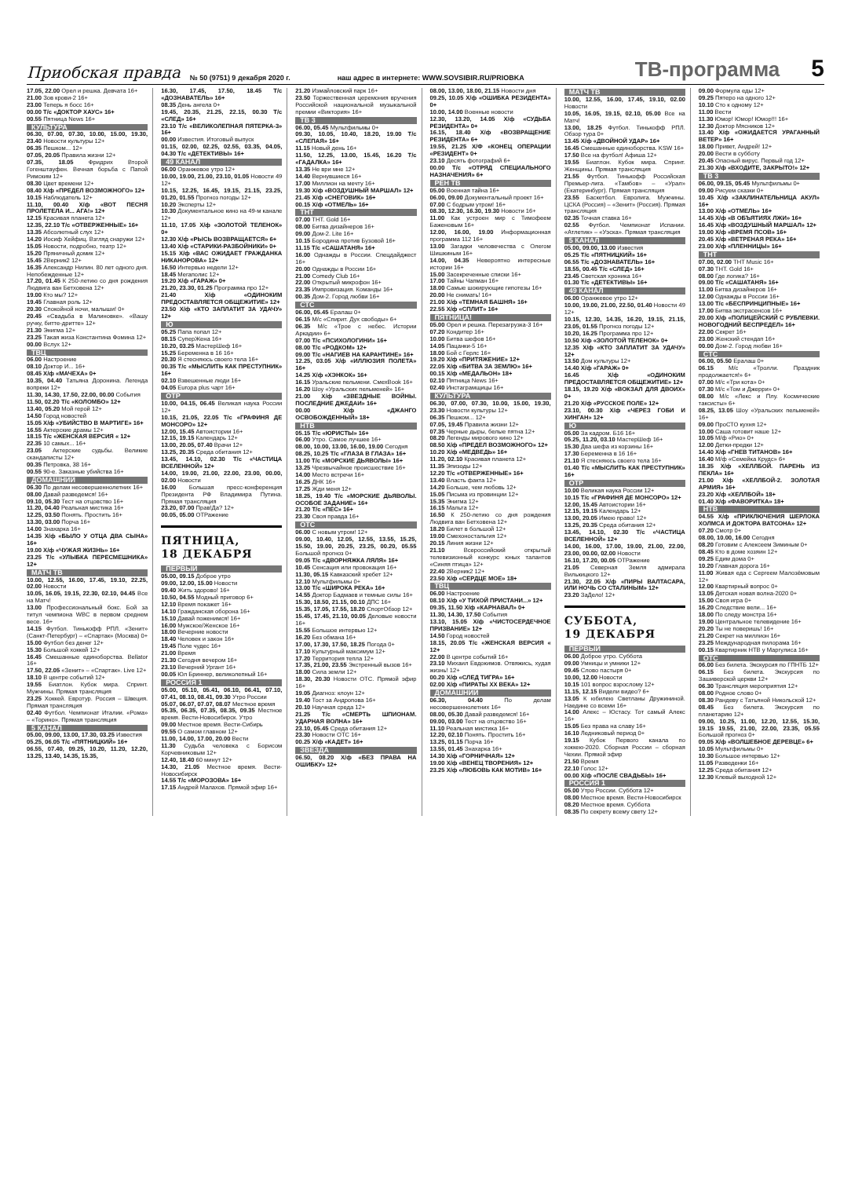Приобская правда № 50 (9751) 9 декабря 2020 г. наш адрес в интернете: WWW.SOVSIBIR.RU/PRIOBKA ТВ-программа 5
17.05, 22.00 Орел и решка. Девчата 16+
21.00 Зов крови-2 16+
23.00 Теперь я босс 16+
00.00 Т/с «ДОКТОР ХАУС» 16+
00.55 Пятница News 16+
КУЛЬТУРА
06.30, 07.00, 07.30, 10.00, 15.00, 19.30, 23.40 Новости культуры 12+
06.35 Пешком... 12+
07.05, 20.05 Правила жизни 12+
07.35, 18.05 Фридрих Второй Гогенштауфен. Вечная борьба с Папой Римским 12+
08.30 Цвет времени 12+
08.40 Х/ф «ПРЕДЕЛ ВОЗМОЖНОГО» 12+
10.15 Наблюдатель 12+
11.10, 00.40 Х/ф «ВОТ ПЕСНЯ ПРОЛЕТЕЛА И... АГА!» 12+
12.15 Красивая планета 12+
12.35, 22.10 Т/с «ОТВЕРЖЕННЫЕ» 16+
13.35 Абсолютный слух 12+
14.20 Иосиф Хейфиц. Взгляд снаружи 12+
15.05 Новости, подробно, театр 12+
15.20 Пряничный домик 12+
15.45 2Верник2 12+
16.35 Александр Нилин. 80 лет одного дня. Непобежденные 12+
17.20, 01.45 К 250-летию со дня рождения Людвига ван Бетховена 12+
19.00 Кто мы? 12+
19.45 Главная роль 12+
20.30 Спокойной ночи, малыши! 0+
20.45 «Свадьба в Малиновке». «Вашу ручку, битте-дритте» 12+
21.30 Энигма 12+
23.25 Такая жиза Константина Фомина 12+
00.00 Вслух 12+
ТВЦ
06.00 Настроение
08.10 Доктор И... 16+
08.45 Х/ф «МАЧЕХА» 0+
10.35, 04.40 Татьяна Доронина. Легенда вопреки 12+
11.30, 14.30, 17.50, 22.00, 00.00 События
11.50, 02.20 Т/с «КОЛОМБО» 12+
13.40, 05.20 Мой герой 12+
14.50 Город новостей
15.05 Х/ф «УБИЙСТВО В МАРТИГЕ» 16+
16.55 Актерские драмы 12+
18.15 Т/с «ЖЕНСКАЯ ВЕРСИЯ « 12+
22.35 10 самых... 16+
23.05 Актерские судьбы. Великие скандалисты 12+
00.35 Петровка, 38 16+
00.55 90-е. Заказные убийства 16+
ДОМАШНИЙ
06.30 По делам несовершеннолетних 16+
08.00 Давай разведемся! 16+
09.10, 05.30 Тест на отцовство 16+
11.20, 04.40 Реальная мистика 16+
12.25, 03.50 Понять. Простить 16+
13.30, 03.00 Порча 16+
14.00 Знахарка 16+
14.35 Х/ф «БЫЛО У ОТЦА ДВА СЫНА» 16+
19.00 Х/ф «ЧУЖАЯ ЖИЗНЬ» 16+
23.25 Т/с «УЛЫБКА ПЕРЕСМЕШНИКА» 12+
МАТЧ ТВ
10.00, 12.55, 16.00, 17.45, 19.10, 22.25, 02.00 Новости
10.05, 16.05, 19.15, 22.30, 02.10, 04.45 Все на Матч!
13.00 Профессиональный бокс. Бой за титул чемпиона WBC в первом среднем весе. 16+
14.15 Футбол. Тинькофф РПЛ. «Зенит» (Санкт-Петербург) – «Спартак» (Москва) 0+
15.00 Футбол без денег 12+
15.30 Большой хоккей 12+
16.45 Смешанные единоборства. Bellator 16+
17.50, 22.05 «Зенит» – «Спартак». Live 12+
18.10 В центре событий 12+
19.55 Биатлон. Кубок мира. Спринт. Мужчины. Прямая трансляция
23.25 Хоккей. Евротур. Россия – Швеция. Прямая трансляция
02.40 Футбол. Чемпионат Италии. «Рома» – «Торино». Прямая трансляция
5 КАНАЛ
05.00, 09.00, 13.00, 17.30, 03.25 Известия
05.25, 06.05 Т/с «ПЯТНИЦКИЙ» 16+
06.55, 07.40, 09.25, 10.20, 11.20, 12.20, 13.25, 13.40, 14.35, 15.35,
16.30, 17.45, 17.50, 18.45 Т/с «ДОЗНАВАТЕЛЬ» 16+
08.35 День ангела 0+
19.45, 20.35, 21.25, 22.15, 00.30 Т/с «СЛЕД» 16+
23.10 Т/с «ВЕЛИКОЛЕПНАЯ ПЯТЕРКА-3» 16+
00.00 Известия. Итоговый выпуск
01.15, 02.00, 02.25, 02.55, 03.35, 04.05, 04.30 Т/с «ДЕТЕКТИВЫ» 16+
49 КАНАЛ
06.00 Оранжевое утро 12+
10.00, 19.00, 21.00, 23.10, 01.05 Новости 49 12+
10.15, 12.25, 16.45, 19.15, 21.15, 23.25, 01.20, 01.55 Прогноз погоды 12+
10.20 Эксперты 12+
10.30 Документальное кино на 49-м канале 12+
11.10, 17.05 Х/ф «ЗОЛОТОЙ ТЕЛЕНОК» 0+
12.30 Х/ф «РЫСЬ ВОЗВРАЩАЕТСЯ» 6+
13.40 Х/ф «СТАРИКИ-РАЗБОЙНИКИ» 0+
15.15 Х/ф «ВАС ОЖИДАЕТ ГРАЖДАНКА НИКАНОРОВА» 12+
16.50 Интервью недели 12+
18.45 Мегаполис 12+
19.20 Х/ф «ГАРАЖ» 0+
21.20, 23.30, 01.25 Программа про 12+
21.40 Х/ф «ОДИНОКИМ ПРЕДОСТАВЛЯЕТСЯ ОБЩЕЖИТИЕ» 12+
23.50 Х/ф «КТО ЗАПЛАТИТ ЗА УДАЧУ» 12+
Ю
05.25 Папа попал 12+
08.15 СуперЖена 16+
10.20, 03.25 МастерШеф 16+
15.25 Беременна в 16 16+
20.30 Я стесняюсь своего тела 16+
00.35 Т/с «МЫСЛИТЬ КАК ПРЕСТУПНИК» 16+
02.10 Взвешенные люди 16+
04.05 Europa plus чарт 16+
ОТР
10.00, 04.15, 06.45 Великая наука России 12+
10.15, 21.05, 22.05 Т/с «ГРАФИНЯ ДЕ МОНСОРО» 12+
12.00, 15.45 Автоистории 16+
12.15, 19.15 Календарь 12+
13.00, 20.05, 07.40 Врачи 12+
13.25, 20.35 Среда обитания 12+
13.45, 14.10, 02.30 Т/с «ЧАСТИЦА ВСЕЛЕННОЙ» 12+
14.00, 19.00, 21.00, 22.00, 23.00, 00.00, 02.00 Новости
16.00 Большая пресс-конференция Президента РФ Владимира Путина. Прямая трансляция
23.20, 07.00 Прав!Да? 12+
00.05, 05.00 ОТРажение
ПЯТНИЦА,
18 ДЕКАБРЯ
ПЕРВЫЙ
05.00, 09.15 Доброе утро
09.00, 12.00, 15.00 Новости
09.40 Жить здорово! 16+
10.50, 04.55 Модный приговор 6+
12.10 Время покажет 16+
14.10 Гражданская оборона 16+
15.10 Давай поженимся! 16+
16.00 Мужское/Женское 16+
18.00 Вечерние новости
18.40 Человек и закон 16+
19.45 Поле чудес 16+
21.00 Время
21.30 Сегодня вечером 16+
23.10 Вечерний Ургант 16+
00.05 Юл Бриннер, великолепный 16+
РОССИЯ 1
05.00, 05.10, 05.41, 06.10, 06.41, 07.10, 07.41, 08.10, 08.41, 09.30 Утро России
05.07, 06.07, 07.07, 08.07 Местное время
05.35, 06.35, 07.35, 08.35, 09.35 Местное время. Вести-Новосибирск. Утро
09.00 Местное время. Вести-Сибирь
09.55 О самом главном 12+
11.00, 14.00, 17.00, 20.00 Вести
11.30 Судьба человека с Борисом Корчевниковым 12+
12.40, 18.40 60 минут 12+
14.30, 21.05 Местное время. Вести-Новосибирск
14.55 Т/с «МОРОЗОВА» 16+
17.15 Андрей Малахов. Прямой эфир 16+
21.20 Измайловский парк 16+
23.50 Торжественная церемония вручения Российской национальной музыкальной премии «Виктория» 16+
ТВ 3
06.00, 05.45 Мультфильмы 0+
09.30, 10.05, 10.40, 18.20, 19.00 Т/с «СЛЕПАЯ» 16+
11.15 Новый день 16+
11.50, 12.25, 13.00, 15.45, 16.20 Т/с «ГАДАЛКА» 16+
13.35 Не ври мне 12+
14.40 Вернувшиеся 16+
17.00 Миллион на мечту 16+
19.30 Х/ф «ВОЗДУШНЫЙ МАРШАЛ» 12+
21.45 Х/ф «СНЕГОВИК» 16+
00.15 Х/ф «ОТМЕЛЬ» 16+
ТНТ
07.00 THT. Gold 16+
08.00 Битва дизайнеров 16+
09.00 Дом-2. Lite 16+
10.15 Бородина против Бузовой 16+
11.15 Т/с «САШАТАНЯ» 16+
16.00 Однажды в России. Спецдайджест 16+
20.00 Однажды в России 16+
21.00 Comedy Club 16+
22.00 Открытый микрофон 16+
23.35 Импровизация. Команды 16+
00.35 Дом-2. Город любви 16+
СТС
06.00, 05.45 Ералаш 0+
06.15 М/с «Спирит. Дух свободы» 6+
06.35 М/с «Трое с небес. Истории Аркадии» 6+
07.00 Т/с «ПСИХОЛОГИНИ» 16+
08.00 Т/с «РОДКОМ» 12+
09.00 Т/с «НАГИЕВ НА КАРАНТИНЕ» 16+
12.25, 03.05 Х/ф «ИЛЛЮЗИЯ ПОЛЕТА» 16+
14.25 Х/ф «ХЭНКОК» 16+
16.15 Уральские пельмени. СмехBook 16+
16.20 Шоу «Уральских пельменей» 16+
21.00 Х/ф «ЗВЕЗДНЫЕ ВОЙНЫ. ПОСЛЕДНИЕ ДЖЕДАИ» 16+
00.00 Х/ф «ДЖАНГО ОСВОБОЖДЕННЫЙ» 18+
НТВ
05.15 Т/с «ЮРИСТЫ» 16+
06.00 Утро. Самое лучшее 16+
08.00, 10.00, 13.00, 16.00, 19.00 Сегодня
08.25, 10.25 Т/с «ГЛАЗА В ГЛАЗА» 16+
11.00 Т/с «МОРСКИЕ ДЬЯВОЛЫ» 16+
13.25 Чрезвычайное происшествие 16+
14.00 Место встречи 16+
16.25 ДНК 16+
17.25 Жди меня 12+
18.25, 19.40 Т/с «МОРСКИЕ ДЬЯВОЛЫ. ОСОБОЕ ЗАДАНИЕ» 16+
21.20 Т/с «ПЕС» 16+
23.30 Своя правда 16+
ОТС
06.00 С новым утром! 12+
09.00, 10.40, 12.05, 12.55, 13.55, 15.25, 15.50, 19.00, 20.25, 23.25, 00.20, 05.55 Большой прогноз 0+
09.05 Т/с «ДВОРНЯЖКА ЛЯЛЯ» 16+
10.45 Сенсация или провокация 16+
11.30, 05.15 Кавказский хребет 12+
12.10 Мультфильмы 0+
13.00 Т/с «ШИРОКА РЕКА» 16+
14.55 Доктор Бадмаев и темные силы 16+
15.30, 18.50, 21.15, 00.10 ДПС 16+
15.35, 17.05, 17.55, 18.20 СпортОбзор 12+
15.45, 17.45, 21.10, 00.05 Деловые новости 16+
15.55 Большое интервью 12+
16.20 Без обмана 16+
17.00, 17.30, 17.50, 18.25 Погода 0+
17.10 Культурный максимум 12+
17.20 Территория тепла 12+
17.35, 21.00, 23.55 Экстренный вызов 16+
18.00 Сила земли 12+
18.30, 20.30 Новости ОТС. Прямой эфир 16+
19.05 Диагноз: клоун 12+
19.40 Тост за Андропова 16+
20.10 Научная среда 12+
21.25 Т/с «СМЕРТЬ ШПИОНАМ. УДАРНАЯ ВОЛНА» 16+
23.10, 05.45 Среда обитания 12+
23.30 Новости ОТС 16+
00.25 Х/ф «КАДЕТ» 16+
ЗВЕЗДА
06.50, 08.20 Х/ф «БЕЗ ПРАВА НА ОШИБКУ» 12+
08.00, 13.00, 18.00, 21.15 Новости дня
09.25, 10.05 Х/ф «ОШИБКА РЕЗИДЕНТА» 0+
10.00, 14.00 Военные новости
12.30, 13.20, 14.05 Х/ф «СУДЬБА РЕЗИДЕНТА» 0+
16.15, 18.40 Х/ф «ВОЗВРАЩЕНИЕ РЕЗИДЕНТА» 6+
19.55, 21.25 Х/Ф «КОНЕЦ ОПЕРАЦИИ «РЕЗИДЕНТ» 0+
23.10 Десять фотографий 6+
00.00 Т/с «ОТРЯД СПЕЦИАЛЬНОГО НАЗНАЧЕНИЯ» 6+
РЕН ТВ
05.00 Военная тайна 16+
06.00, 09.00 Документальный проект 16+
07.00 С бодрым утром! 16+
08.30, 12.30, 16.30, 19.30 Новости 16+
11.00 Как устроен мир с Тимофеем Баженовым 16+
12.00, 16.00, 19.00 Информационная программа 112 16+
13.00 Загадки человечества с Олегом Шишкиным 16+
14.00, 04.35 Невероятно интересные истории 16+
15.00 Засекреченные списки 16+
17.00 Тайны Чапман 16+
18.00 Самые шокирующие гипотезы 16+
20.00 Не снимать! 16+
21.00 Х/ф «ТЕМНАЯ БАШНЯ» 16+
22.55 Х/ф «СПЛИТ» 16+
ПЯТНИЦА!
05.00 Орел и решка. Перезагрузка-3 16+
07.20 Кондитер 16+
10.00 Битва шефов 16+
14.05 Пацанки-5 16+
18.00 Бой с Герлс 16+
19.20 Х/ф «ПРИТЯЖЕНИЕ» 12+
22.05 Х/ф «БИТВА ЗА ЗЕМЛЮ» 16+
00.15 Х/ф «МЕДАЛЬОН» 18+
02.10 Пятница News 16+
02.40 Инстаграмщицы 16+
КУЛЬТУРА
06.30, 07.00, 07.30, 10.00, 15.00, 19.30, 23.30 Новости культуры 12+
06.35 Пешком... 12+
07.05, 19.45 Правила жизни 12+
07.35 Черные дыры, белые пятна 12+
08.20 Легенды мирового кино 12+
08.50 Х/ф «ПРЕДЕЛ ВОЗМОЖНОГО» 12+
10.20 Х/ф «МЕДВЕДЬ» 16+
11.20, 02.10 Красивая планета 12+
11.35 Эпизоды 12+
12.20 Т/с «ОТВЕРЖЕННЫЕ» 16+
13.40 Власть факта 12+
14.20 Больше, чем любовь 12+
15.05 Письма из провинции 12+
15.35 Энигма 12+
16.15 Мальта 12+
16.50 К 250-летию со дня рождения Людвига ван Бетховена 12+
18.20 Билет в большой 12+
19.00 Смехоностальгия 12+
20.15 Линия жизни 12+
21.10 Всероссийский открытый телевизионный конкурс юных талантов «Синяя птица» 12+
22.40 2Верник2 12+
23.50 Х/ф «СЕРДЦЕ МОЕ» 18+
ТВЦ
06.00 Настроение
08.10 Х/ф «У ТИХОЙ ПРИСТАНИ...» 12+
09.35, 11.50 Х/ф «КАРНАВАЛ» 0+
11.30, 14.30, 17.50 События
13.10, 15.05 Х/ф «ЧИСТОСЕРДЕЧНОЕ ПРИЗВАНИЕ» 12+
14.50 Город новостей
18.15, 20.05 Т/с «ЖЕНСКАЯ ВЕРСИЯ « 12+
22.00 В центре событий 16+
23.10 Михаил Евдокимов. Отвяжись, худая жизнь! 12+
00.20 Х/ф «СЛЕД ТИГРА» 16+
02.00 Х/ф «ПИРАТЫ XX ВЕКА» 12+
ДОМАШНИЙ
06.30, 04.40 По делам несовершеннолетних 16+
08.00, 05.30 Давай разведемся! 16+
09.00, 03.00 Тест на отцовство 16+
11.10 Реальная мистика 16+
12.20, 02.10 Понять. Простить 16+
13.25, 01.15 Порча 16+
13.55, 01.45 Знахарка 16+
14.30 Х/ф «ГОРНИЧНАЯ» 12+
19.00 Х/ф «ВЕНЕЦ ТВОРЕНИЯ» 12+
23.25 Х/ф «ЛЮБОВЬ КАК МОТИВ» 16+
МАТЧ ТВ
10.00, 12.55, 16.00, 17.45, 19.10, 02.00 Новости
10.05, 16.05, 19.15, 02.10, 05.00 Все на Матч!
13.00, 18.25 Футбол. Тинькофф РПЛ. Обзор тура 0+
13.45 Х/ф «ДВОЙНОЙ УДАР» 16+
16.45 Смешанные единоборства. KSW 16+
17.50 Все на футбол! Афиша 12+
19.55 Биатлон. Кубок мира. Спринт. Женщины. Прямая трансляция
21.55 Футбол. Тинькофф Российская Премьер-лига. «Тамбов» – «Урал» (Екатеринбург). Прямая трансляция
23.55 Баскетбол. Евролига. Мужчины. ЦСКА (Россия) – «Зенит» (Россия). Прямая трансляция
02.35 Точная ставка 16+
02.55 Футбол. Чемпионат Испании. «Атлетик» – «Уэска». Прямая трансляция
5 КАНАЛ
05.00, 09.00, 13.00 Известия
05.25 Т/с «ПЯТНИЦКИЙ» 16+
06.55 Т/с «ДОЗНАВАТЕЛЬ» 16+
18.55, 00.45 Т/с «СЛЕД» 16+
23.45 Светская хроника 16+
01.30 Т/с «ДЕТЕКТИВЫ» 16+
49 КАНАЛ
06.00 Оранжевое утро 12+
10.00, 19.00, 21.00, 22.50, 01.40 Новости 49 12+
10.15, 12.30, 14.35, 16.20, 19.15, 21.15, 23.05, 01.55 Прогноз погоды 12+
10.20, 16.25 Программа про 12+
10.50 Х/ф «ЗОЛОТОЙ ТЕЛЕНОК» 0+
12.35 Х/ф «КТО ЗАПЛАТИТ ЗА УДАЧУ» 12+
13.50 Дом культуры 12+
14.40 Х/ф «ГАРАЖ» 0+
16.45 Х/ф «ОДИНОКИМ ПРЕДОСТАВЛЯЕТСЯ ОБЩЕЖИТИЕ» 12+
18.15, 19.20 Х/ф «ВОКЗАЛ ДЛЯ ДВОИХ» 0+
21.20 Х/ф «РУССКОЕ ПОЛЕ» 12+
23.10, 00.30 Х/ф «ЧЕРЕЗ ГОБИ И ХИНГАН» 12+
Ю
05.00 За кадром. Б16 16+
05.25, 11.20, 03.10 МастерШеф 16+
15.30 Два шефа из корзины 16+
17.30 Беременна в 16 16+
21.10 Я стесняюсь своего тела 16+
01.40 Т/с «МЫСЛИТЬ КАК ПРЕСТУПНИК» 16+
ОТР
10.00 Великая наука России 12+
10.15 Т/с «ГРАФИНЯ ДЕ МОНСОРО» 12+
12.00, 15.45 Автоистории 16+
12.15, 19.15 Календарь 12+
13.00, 20.05 Имею право! 12+
13.25, 20.35 Среда обитания 12+
13.45, 14.10, 02.30 Т/с «ЧАСТИЦА ВСЕЛЕННОЙ» 12+
14.00, 16.00, 17.00, 19.00, 21.00, 22.00, 23.00, 00.00, 02.00 Новости
16.10, 17.20, 00.05 ОТРажение
21.05 Северная Земля адмирала Вилькицкого 12+
21.30, 22.05 Х/ф «ПИРЫ ВАЛТАСАРА, ИЛИ НОЧЬ СО СТАЛИНЫМ» 12+
23.20 ЗаДело! 12+
СУББОТА,
19 ДЕКАБРЯ
ПЕРВЫЙ
06.00 Доброе утро. Суббота
09.00 Умницы и умники 12+
09.45 Слово пастыря 0+
10.00, 12.00 Новости
10.15 101 вопрос взрослому 12+
11.15, 12.15 Видели видео? 6+
13.05 К юбилею Светланы Дружининой. Наедине со всеми 16+
14.00 Алекс – Юстасу. Тот самый Алекс 16+
15.05 Без права на славу 16+
16.10 Ледниковый период 0+
19.15 Кубок Первого канала по хоккею-2020. Сборная России – сборная Чехии. Прямой эфир
21.50 Время
22.10 Голос 12+
00.00 Х/ф «ПОСЛЕ СВАДЬБЫ» 16+
РОССИЯ 1
05.00 Утро России. Суббота 12+
08.00 Местное время. Вести-Новосибирск
08.20 Местное время. Суббота
08.35 По секрету всему свету 12+
09.00 Формула еды 12+
09.25 Пятеро на одного 12+
10.10 Сто к одному 12+
11.00 Вести
11.30 Юмор! Юмор! Юмор!!! 16+
12.30 Доктор Мясников 12+
13.40 Х/ф «ОЖИДАЕТСЯ УРАГАННЫЙ ВЕТЕР» 16+
18.00 Привет, Андрей! 12+
20.00 Вести в субботу
20.45 Опасный вирус. Первый год 12+
21.30 Х/ф «ВХОДИТЕ, ЗАКРЫТО!» 12+
ТВ 3
06.00, 09.15, 05.45 Мультфильмы 0+
09.00 Рисуем сказки 0+
10.45 Х/ф «ЗАКЛИНАТЕЛЬНИЦА АКУЛ» 16+
13.00 Х/ф «ОТМЕЛЬ» 16+
14.45 Х/ф «В ОБЪЯТИЯХ ЛЖИ» 16+
16.45 Х/ф «ВОЗДУШНЫЙ МАРШАЛ» 12+
19.00 Х/ф «ВРЕМЯ ПСОВ» 16+
20.45 Х/ф «ВЕТРЕНАЯ РЕКА» 16+
23.00 Х/ф «ПЛЕННИЦЫ» 16+
ТНТ
07.00, 02.00 THT Music 16+
07.30 THT. Gold 16+
08.00 Где логика? 16+
09.00 Т/с «САШАТАНЯ» 16+
11.00 Битва дизайнеров 16+
12.00 Однажды в России 16+
13.00 Т/с «БЕСПРИНЦИПНЫЕ» 16+
17.00 Битва экстрасенсов 16+
20.00 Х/ф «ПОЛИЦЕЙСКИЙ С РУБЛЕВКИ. НОВОГОДНИЙ БЕСПРЕДЕЛ» 16+
22.00 Секрет 16+
23.00 Женский стендап 16+
00.00 Дом-2. Город любви 16+
СТС
06.00, 05.50 Ералаш 0+
06.15 М/с «Тролли. Праздник продолжается!» 6+
07.00 М/с «Три кота» 0+
07.30 М/с «Том и Джерри» 0+
08.00 М/с «Лекс и Плу. Космические таксисты» 6+
08.25, 13.05 Шоу «Уральских пельменей» 16+
09.00 ПроСТО кухня 12+
10.00 Саша готовит наше 12+
10.05 М/ф «Рио» 0+
12.00 Детки-предки 12+
14.40 Х/ф «ГНЕВ ТИТАНОВ» 16+
16.40 М/ф «Семейка Крудс» 6+
18.35 Х/ф «ХЕЛЛБОЙ. ПАРЕНЬ ИЗ ПЕКЛА» 16+
21.00 Х/ф «ХЕЛЛБОЙ-2. ЗОЛОТАЯ АРМИЯ» 16+
23.20 Х/ф «ХЕЛЛБОЙ» 18+
01.40 Х/ф «ФАВОРИТКА» 18+
НТВ
04.55 Х/ф «ПРИКЛЮЧЕНИЯ ШЕРЛОКА ХОЛМСА И ДОКТОРА ВАТСОНА» 12+
07.20 Смотр 0+
08.00, 10.00, 16.00 Сегодня
08.20 Готовим с Алексеем Зиминым 0+
08.45 Кто в доме хозяин 12+
09.25 Едим дома 0+
10.20 Главная дорога 16+
11.00 Живая еда с Сергеем Малозёмовым 12+
12.00 Квартирный вопрос 0+
13.05 Детская новая волна-2020 0+
15.00 Своя игра 0+
16.20 Следствие вели... 16+
18.00 По следу монстра 16+
19.00 Центральное телевидение 16+
20.20 Ты не поверишь! 16+
21.20 Секрет на миллион 16+
23.25 Международная пилорама 16+
00.15 Квартирник НТВ у Маргулиса 16+
ОТС
06.00 Без билета. Экскурсия по ГПНТБ 12+
06.15 Без билета. Экскурсия по Зашиверской церкви 12+
06.30 Трансляция мероприятия 12+
08.00 Родное слово 0+
08.30 Рандеву с Татьяной Никольской 12+
08.45 Без билета. Экскурсия по планетарию 12+
09.00, 10.25, 11.00, 12.20, 12.55, 15.30, 19.15 19.55, 21.00, 22.00, 23.35, 05.55 Большой прогноз 0+
09.05 Х/ф «ВОЛШЕБНОЕ ДЕРЕВЦЕ» 6+
10.05 Мультфильмы 0+
10.30 Большое интервью 12+
11.05 Разведенки 16+
12.25 Среда обитания 12+
12.30 Клевый выходной 12+